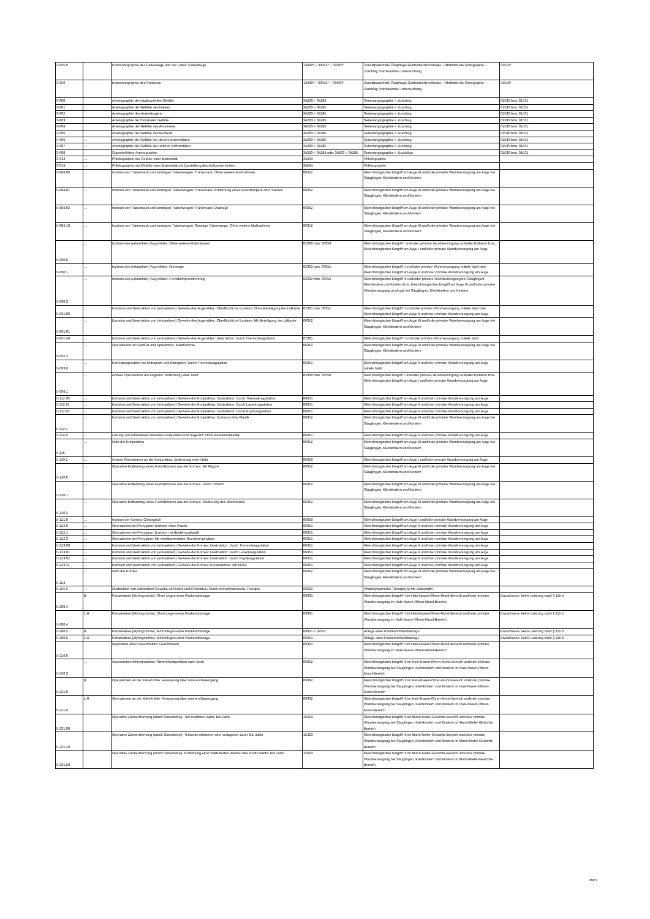| 3-055.0 | | Endosonographie der Gallenwege und der Leber: Gallenwege | 13400* + 33042* + 33090* | Zusatzpauschale Ösophago-Gastroduodenoskopie + Abdominelle Sonographie + Zuschlag Transkavitäre Untersuchung | 01510* |
| 3-056 | | Endosonographie des Pankreas | 13400* + 33042* + 33090* | Zusatzpauschale Ösophago-Gastroduodenoskopie + Abdominelle Sonographie + Zuschlag Transkavitäre Untersuchung | 01510* |
| 3-600 | | Arteriographie der intrakraniellen Gefäße | 34283 + 34284 | Serienangiographie + Zuschlag | 01530 bzw. 01531 |
| 3-601 | | Arteriographie der Gefäße des Halses | 34283 + 34285 | Serienangiographie + Zuschlag | 01530 bzw. 01531 |
| 3-602 | | Arteriographie des Aortenbogens | 34283 + 34285 | Serienangiographie + Zuschlag | 01530 bzw. 01531 |
| 3-603 | | Arteriographie der thorakalen Gefäße | 34283 + 34285 | Serienangiographie + Zuschlag | 01530 bzw. 01531 |
| 3-604 | | Arteriographie der Gefäße des Abdomens | 34283 + 34285 | Serienangiographie + Zuschlag | 01530 bzw. 01531 |
| 3-605 | | Arteriographie der Gefäße des Beckens | 34283 + 34285 | Serienangiographie + Zuschlag | 01530 bzw. 01531 |
| 3-606 | ↔ | Arteriographie der Gefäße der oberen Extremitäten | 34283 + 34285 | Serienangiographie + Zuschlag | 01530 bzw. 01531 |
| 3-607 | ↔ | Arteriographie der Gefäße der unteren Extremitäten | 34283 + 34285 | Serienangiographie + Zuschlag | 01530 bzw. 01531 |
| 3-608 | | Superselektive Arteriographie | 34283 + 34284 oder 34283 + 34285 | Serienangiographie + Zuschläge | 01530 bzw. 01531 |
| 3-613 | ↔ | Phlebographie der Gefäße einer Extremität | 34294 | Phlebographie | |
| 3-614 | ↔ | Phlebographie der Gefäße einer Extremität mit Darstellung des Abflussbereiches | 34294 | Phlebographie | |
| 5-084.00 | ↔ | Inzision von Tränensack und sonstigen Tränenwegen: Tränensack: Ohne weitere Maßnahmen | 06352 | Kleinchirurgischer Eingriff am Auge III und/oder primäre Wundversorgung am Auge bei Säuglingen, Kleinkindern und Kindern | |
| 5-084.01 | ↔ | Inzision von Tränensack und sonstigen Tränenwegen: Tränensack: Entfernung eines Fremdkörpers oder Steines | 06352 | Kleinchirurgischer Eingriff am Auge III und/oder primäre Wundversorgung am Auge bei Säuglingen, Kleinkindern und Kindern | |
| 5-084.02 | ↔ | Inzision von Tränensack und sonstigen Tränenwegen: Tränensack: Drainage | 06352 | Kleinchirurgischer Eingriff am Auge III und/oder primäre Wundversorgung am Auge bei Säuglingen, Kleinkindern und Kindern | |
| 5-084.10 | ↔ | Inzision von Tränensack und sonstigen Tränenwegen: Sonstige Tränenwege: Ohne weitere Maßnahmen | 06352 | Kleinchirurgischer Eingriff am Auge III und/oder primäre Wundversorgung am Auge bei Säuglingen, Kleinkindern und Kindern | |
| 5-090.0 | ↔ | Inzision des (erkrankten) Augenlides: Ohne weitere Maßnahmen | 02300 bzw. 06350 | Kleinchirurgischer Eingriff I und/oder primäre Wundversorgung und/oder Epilation bzw. Kleinchirurgischer Eingriff am Auge I und/oder primäre Wundversorgung am Auge | |
| 5-090.1 | ↔ | Inzision des (erkrankten) Augenlides: Kürettage | 02301 bzw. 06351 | Kleinchirurgischer Eingriff II und/oder primäre Wundversorgung mittels Naht bzw. Kleinchirurgischer Eingriff am Auge II und/oder primäre Wundversorgung am Auge | |
| 5-090.3 | ↔ | Inzision des (erkrankten) Augenlides: Fremdkörperentfernung | 02302 bzw. 06352 | Kleinchirurgischer Eingriff III und/oder primäre Wundversorgung bei Säuglingen, Kleinkindern und Kindern bzw. Kleinchirurgischer Eingriff am Auge III und/oder primäre Wundversorgung am Auge bei Säuglingen, Kleinkindern und Kindern | |
| 5-091.00 | ↔ | Exzision und Destruktion von (erkranktem) Gewebe des Augenlides: Oberflächliche Exzision: Ohne Beteiligung der Lidkante | 02301 bzw. 06351 | Kleinchirurgischer Eingriff II und/oder primäre Wundversorgung mittels Naht bzw. Kleinchirurgischer Eingriff am Auge II und/oder primäre Wundversorgung am Auge | |
| 5-091.01 | ↔ | Exzision und Destruktion von (erkranktem) Gewebe des Augenlides: Oberflächliche Exzision: Mit Beteiligung der Lidkante | 06352 | Kleinchirurgischer Eingriff am Auge III und/oder primäre Wundversorgung am Auge bei Säuglingen, Kleinkindern und Kindern | |
| 5-091.40 | ↔ | Exzision und Destruktion von (erkranktem) Gewebe des Augenlides: Destruktion: Durch Thermokoagulation | 02301 | Kleinchirurgischer Eingriff II und/oder primäre Wundversorgung mittels Naht | |
| 5-092.3 | ↔ | Operationen an Kanthus und Epikanthus: Kanthotomie | 06352 | Kleinchirurgischer Eingriff am Auge III und/oder primäre Wundversorgung am Auge bei Säuglingen, Kleinkindern und Kindern | |
| 5-093.0 | ↔ | Korrekturoperation bei Entropium und Ektropium: Durch Thermokoagulation | 06351 | Kleinchirurgischer Eingriff am Auge II und/oder primäre Wundversorgung am Auge mittels Naht | |
| 5-099.1 | ↔ | Andere Operationen am Augenlid: Entfernung einer Naht | 02300 bzw. 06350 | Kleinchirurgischer Eingriff I und/oder primäre Wundversorgung und/oder Epilation bzw. Kleinchirurgischer Eingriff am Auge I und/oder primäre Wundversorgung am Auge | |
| 5-112.00 | ↔ | Exzision und Destruktion von (erkranktem) Gewebe der Konjunktiva: Destruktion: Durch Thermokoagulation | 06351 | Kleinchirurgischer Eingriff am Auge II und/oder primäre Wundversorgung am Auge | |
| 5-112.01 | ↔ | Exzision und Destruktion von (erkranktem) Gewebe der Konjunktiva: Destruktion: Durch Laserkoagulation | 06351 | Kleinchirurgischer Eingriff am Auge II und/oder primäre Wundversorgung am Auge | |
| 5-112.02 | ↔ | Exzision und Destruktion von (erkranktem) Gewebe der Konjunktiva: Destruktion: Durch Kryokoagulation | 06351 | Kleinchirurgischer Eingriff am Auge II und/oder primäre Wundversorgung am Auge | |
| 5-112.1 | ↔ | Exzision und Destruktion von (erkranktem) Gewebe der Konjunktiva: Exzision ohne Plastik | 06352 | Kleinchirurgischer Eingriff am Auge III und/oder primäre Wundversorgung am Auge bei Säuglingen, Kleinkindern und Kindern | |
| 5-114.0 | ↔ | Lösung von Adhäsionen zwischen Konjunktiva und Augenlid: Ohne Bindehautplastik | 06351 | Kleinchirurgischer Eingriff am Auge II und/oder primäre Wundversorgung am Auge | |
| 5-115 | ↔ | Naht der Konjunktiva | 06352 | Kleinchirurgischer Eingriff am Auge III und/oder primäre Wundversorgung am Auge bei Säuglingen, Kleinkindern und Kindern | |
| 5-119.1 | ↔ | Andere Operationen an der Konjunktiva: Entfernung einer Naht | 06350 | Kleinchirurgischer Eingriff am Auge I und/oder primäre Wundversorgung am Auge | |
| 5-120.0 | ↔ | Operative Entfernung eines Fremdkörpers aus der Kornea: Mit Magnet | 06352 | Kleinchirurgischer Eingriff am Auge III und/oder primäre Wundversorgung am Auge bei Säuglingen, Kleinkindern und Kindern | |
| 5-120.1 | ↔ | Operative Entfernung eines Fremdkörpers aus der Kornea: Durch Inzision | 06352 | Kleinchirurgischer Eingriff am Auge III und/oder primäre Wundversorgung am Auge bei Säuglingen, Kleinkindern und Kindern | |
| 5-120.2 | ↔ | Operative Entfernung eines Fremdkörpers aus der Kornea: Säuberung des Wundbettes | 06352 | Kleinchirurgischer Eingriff am Auge III und/oder primäre Wundversorgung am Auge bei Säuglingen, Kleinkindern und Kindern | |
| 5-121.0 | ↔ | Inzision der Kornea: Chirurgisch | 06350 | Kleinchirurgischer Eingriff am Auge I und/oder primäre Wundversorgung am Auge | |
| 5-122.0 | ↔ | Operationen bei Pterygium: Exzision ohne Plastik | 06351 | Kleinchirurgischer Eingriff am Auge II und/oder primäre Wundversorgung am Auge | |
| 5-122.1 | ↔ | Operationen bei Pterygium: Exzision mit Bindehautplastik | 06351 | Kleinchirurgischer Eingriff am Auge II und/oder primäre Wundversorgung am Auge | |
| 5-122.3 | ↔ | Operationen bei Pterygium: Mit medikamentöser Rezidivprophylaxe | 06351 | Kleinchirurgischer Eingriff am Auge II und/oder primäre Wundversorgung am Auge | |
| 5-123.00 | ↔ | Exzision und Destruktion von (erkranktem) Gewebe der Kornea: Destruktion: Durch Thermokoagulation | 06351 | Kleinchirurgischer Eingriff am Auge II und/oder primäre Wundversorgung am Auge | |
| 5-123.01 | ↔ | Exzision und Destruktion von (erkranktem) Gewebe der Kornea: Destruktion: Durch Laserkoagulation | 06351 | Kleinchirurgischer Eingriff am Auge II und/oder primäre Wundversorgung am Auge | |
| 5-123.02 | ↔ | Exzision und Destruktion von (erkranktem) Gewebe der Kornea: Destruktion: Durch Kryokoagulation | 06351 | Kleinchirurgischer Eingriff am Auge II und/oder primäre Wundversorgung am Auge | |
| 5-123.21 | ↔ | Exzision und Destruktion von (erkranktem) Gewebe der Kornea: Keratektomie: Mit EDTA | 06351 | Kleinchirurgischer Eingriff am Auge II und/oder primäre Wundversorgung am Auge | |
| 5-124 | ↔ | Naht der Kornea | 06352 | Kleinchirurgischer Eingriff am Auge III und/oder primäre Wundversorgung am Auge bei Säuglingen, Kleinkindern und Kindern | |
| 5-155.6 | ↔ | Destruktion von erkranktem Gewebe an Retina und Choroidea: Durch photodynamische Therapie | 06332 | Photodynamische Therapie(n) mit Verteporfin | |
| 5-200.4 | B | Parazentese [Myringotomie]: Ohne Legen einer Paukendrainage | 09361 | Kleinchirurgischer Eingriff II im Hals-Nasen-Ohren-Mund-Bereich und/oder primäre Wundversorgung im Hals-Nasen-Ohren-Mund-Bereich | Erwachsene: keine Leistung nach § 115 b |
| 5-200.4 | L,R | Parazentese [Myringotomie]: Ohne Legen einer Paukendrainage | 09361 | Kleinchirurgischer Eingriff II im Hals-Nasen-Ohren-Mund-Bereich und/oder primäre Wundversorgung im Hals-Nasen-Ohren-Mund-Bereich | Erwachsene: keine Leistung nach § 115 b |
| 5-200.5 | B | Parazentese [Myringotomie]: Mit Einlegen einer Paukendrainage | 09351 + 09351 | Anlage einer Paukenhöhlendrainage | Erwachsene: keine Leistung nach § 115 b |
| 5-200.5 | L,R | Parazentese [Myringotomie]: Mit Einlegen einer Paukendrainage | 09351 | Anlage einer Paukenhöhlendrainage | Erwachsene: keine Leistung nach § 115 b |
| 5-216.0 | | Reposition einer Nasenfraktur: Geschlossen | 09361 | Kleinchirurgischer Eingriff II im Hals-Nasen-Ohren-Mund-Bereich und/oder primäre Wundversorgung im Hals-Nasen-Ohren-Mund-Bereich | |
| 5-220.3 | ↔ | Nasennebenhöhlenpunktion: Stirnhöhlenpunktion nach Beck | 09362 | Kleinchirurgischer Eingriff III im Hals-Nasen-Ohren-Mund-Bereich und/oder primäre Wundversorgung bei Säuglingen, Kleinkindern und Kindern im Hals-Nasen-Ohren-Mund-Bereich | |
| 5-221.0 | B | Operationen an der Kieferhöhle: Fensterung über unteren Nasengang | 09362 | Kleinchirurgischer Eingriff III im Hals-Nasen-Ohren-Mund-Bereich und/oder primäre Wundversorgung bei Säuglingen, Kleinkindern und Kindern im Hals-Nasen-Ohren-Mund-Bereich | |
| 5-221.0 | L,R | Operationen an der Kieferhöhle: Fensterung über unteren Nasengang | 09362 | Kleinchirurgischer Eingriff III im Hals-Nasen-Ohren-Mund-Bereich und/oder primäre Wundversorgung bei Säuglingen, Kleinkindern und Kindern im Hals-Nasen-Ohren-Mund-Bereich | |
| 5-231.00 | | Operative Zahnentfernung (durch Osteotomie): Tief zerstörter Zahn: Ein Zahn | 15323 | Kleinchirurgischer Eingriff III im Mund-Kiefer-Gesichts-Bereich und/oder primäre Wundversorgung bei Säuglingen, Kleinkindern und Kindern im Mund-Kiefer-Gesichts-Bereich | |
| 5-231.10 | | Operative Zahnentfernung (durch Osteotomie): Teilweise retinierter oder verlagerter Zahn: Ein Zahn | 15323 | Kleinchirurgischer Eingriff III im Mund-Kiefer-Gesichts-Bereich und/oder primäre Wundversorgung bei Säuglingen, Kleinkindern und Kindern im Mund-Kiefer-Gesichts-Bereich | |
| 5-231.50 | | Operative Zahnentfernung (durch Osteotomie): Entfernung einer frakturierten Wurzel oder Radix relicta: Ein Zahn | 15323 | Kleinchirurgischer Eingriff III im Mund-Kiefer-Gesichts-Bereich und/oder primäre Wundversorgung bei Säuglingen, Kleinkindern und Kindern im Mund-Kiefer-Gesichts-Bereich | |
Intern